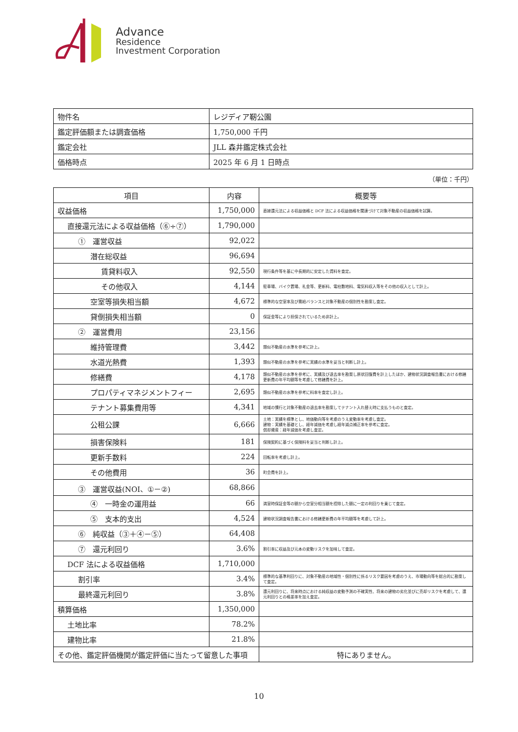Advance
Residence
Investment Corporation
| 物件名 | レジディア靭公園 |
| 鑑定評価額または調査価格 | 1,750,000 千円 |
| 鑑定会社 | JLL 森井鑑定株式会社 |
| 価格時点 | 2025 年 6 月 1 日時点 |
（単位：千円）
| 項目 | 内容 | 概要等 |
| --- | --- | --- |
| 収益価格 | 1,750,000 | 直接還元法による収益価格と DCF 法による収益価格を関連づけて対象不動産の収益価格を試算。 |
| 直接還元法による収益価格（⑥÷⑦） | 1,790,000 | |
| ① 運営収益 | 92,022 | |
| 潜在総収益 | 96,694 | |
| 賃貸料収入 | 92,550 | 現行条件等を基に中長期的に安定した賃料を査定。 |
| その他収入 | 4,144 | 駐車場、バイク置場、礼金等、更新料、電柱敷地料、電気料収入等をその他の収入として計上。 |
| 空室等損失相当額 | 4,672 | 標準的な空室率及び需給バランスと対象不動産の個別性を勘案し査定。 |
| 貸倒損失相当額 | 0 | 保証金等により担保されているため非計上。 |
| ② 運営費用 | 23,156 | |
| 維持管理費 | 3,442 | 類似不動産の水準を参考に計上。 |
| 水道光熱費 | 1,393 | 類似不動産の水準を参考に実績の水準を妥当と判断し計上。 |
| 修繕費 | 4,178 | 類似不動産の水準を参考に、実績及び退去率を勘案し原状回復費を計上したほか、建物状況調査報告書における修繕更新費の年平均額等を考慮して修繕費を計上。 |
| プロパティマネジメントフィー | 2,695 | 類似不動産の水準を参考に料率を査定し計上。 |
| テナント募集費用等 | 4,341 | 地域の慣行と対象不動産の退去率を勘案してテナント入れ替え時に支払うものと査定。 |
| 公租公課 | 6,666 | 土地：実績を標準とし、地価動向等を考慮のうえ変動率を考慮し査定。 建物：実績を基礎とし、経年減価を考慮し経年減点補正率を参考に査定。 償却資産：経年減価を考慮し査定。 |
| 損害保険料 | 181 | 保険契約に基づく保険料を妥当と判断し計上。 |
| 更新手数料 | 224 | 回転率を考慮し計上。 |
| その他費用 | 36 | 町会費を計上。 |
| ③ 運営収益(NOI、①－②) | 68,866 | |
| ④ 一時金の運用益 | 66 | 満室時保証金等の額から空室分相当額を控除した額に一定の利回りを乗じて査定。 |
| ⑤ 支本的支出 | 4,524 | 建物状況調査報告書における修繕更新費の年平均額等を考慮して計上。 |
| ⑥ 純収益（③＋④－⑤） | 64,408 | |
| ⑦ 還元利回り | 3.6% | 割引率に収益及び元本の変動リスクを加味して査定。 |
| DCF 法による収益価格 | 1,710,000 | |
| 割引率 | 3.4% | 標準的な基準利回りに、対象不動産の地域性・個別性に係るリスク要因を考慮のうえ、市場動向等を総合的に勘案して査定。 |
| 最終還元利回り | 3.8% | 還元利回りに、将来時点における純収益の変動予測の不確実性、将来の建物の劣化並びに売却リスクを考慮して、還元利回りとの格差率を加え査定。 |
| 積算価格 | 1,350,000 | |
| 土地比率 | 78.2% | |
| 建物比率 | 21.8% | |
| その他、鑑定評価機関が鑑定評価に当たって留意した事項 | | 特にありません。 |
10